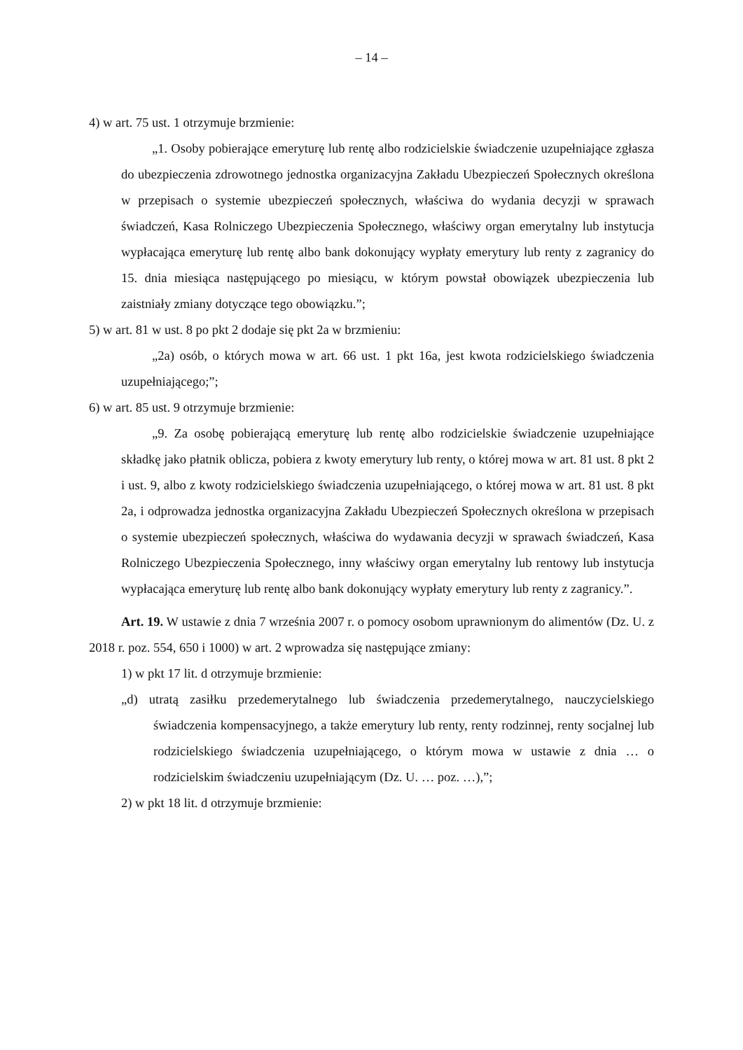– 14 –
4) w art. 75 ust. 1 otrzymuje brzmienie:
„1. Osoby pobierające emeryturę lub rentę albo rodzicielskie świadczenie uzupełniające zgłasza do ubezpieczenia zdrowotnego jednostka organizacyjna Zakładu Ubezpieczeń Społecznych określona w przepisach o systemie ubezpieczeń społecznych, właściwa do wydania decyzji w sprawach świadczeń, Kasa Rolniczego Ubezpieczenia Społecznego, właściwy organ emerytalny lub instytucja wypłacająca emeryturę lub rentę albo bank dokonujący wypłaty emerytury lub renty z zagranicy do 15. dnia miesiąca następującego po miesiącu, w którym powstał obowiązek ubezpieczenia lub zaistniały zmiany dotyczące tego obowiązku.”;
5) w art. 81 w ust. 8 po pkt 2 dodaje się pkt 2a w brzmieniu:
„2a) osób, o których mowa w art. 66 ust. 1 pkt 16a, jest kwota rodzicielskiego świadczenia uzupełniającego;”;
6) w art. 85 ust. 9 otrzymuje brzmienie:
„9. Za osobę pobierającą emeryturę lub rentę albo rodzicielskie świadczenie uzupełniające składkę jako płatnik oblicza, pobiera z kwoty emerytury lub renty, o której mowa w art. 81 ust. 8 pkt 2 i ust. 9, albo z kwoty rodzicielskiego świadczenia uzupełniającego, o której mowa w art. 81 ust. 8 pkt 2a, i odprowadza jednostka organizacyjna Zakładu Ubezpieczeń Społecznych określona w przepisach o systemie ubezpieczeń społecznych, właściwa do wydawania decyzji w sprawach świadczeń, Kasa Rolniczego Ubezpieczenia Społecznego, inny właściwy organ emerytalny lub rentowy lub instytucja wypłacająca emeryturę lub rentę albo bank dokonujący wypłaty emerytury lub renty z zagranicy.”.
Art. 19. W ustawie z dnia 7 września 2007 r. o pomocy osobom uprawnionym do alimentów (Dz. U. z 2018 r. poz. 554, 650 i 1000) w art. 2 wprowadza się następujące zmiany:
1) w pkt 17 lit. d otrzymuje brzmienie:
„d) utratą zasiłku przedemerytalnego lub świadczenia przedemerytalnego, nauczycielskiego świadczenia kompensacyjnego, a także emerytury lub renty, renty rodzinnej, renty socjalnej lub rodzicielskiego świadczenia uzupełniającego, o którym mowa w ustawie z dnia … o rodzicielskim świadczeniu uzupełniającym (Dz. U. … poz. …),”;
2) w pkt 18 lit. d otrzymuje brzmienie: